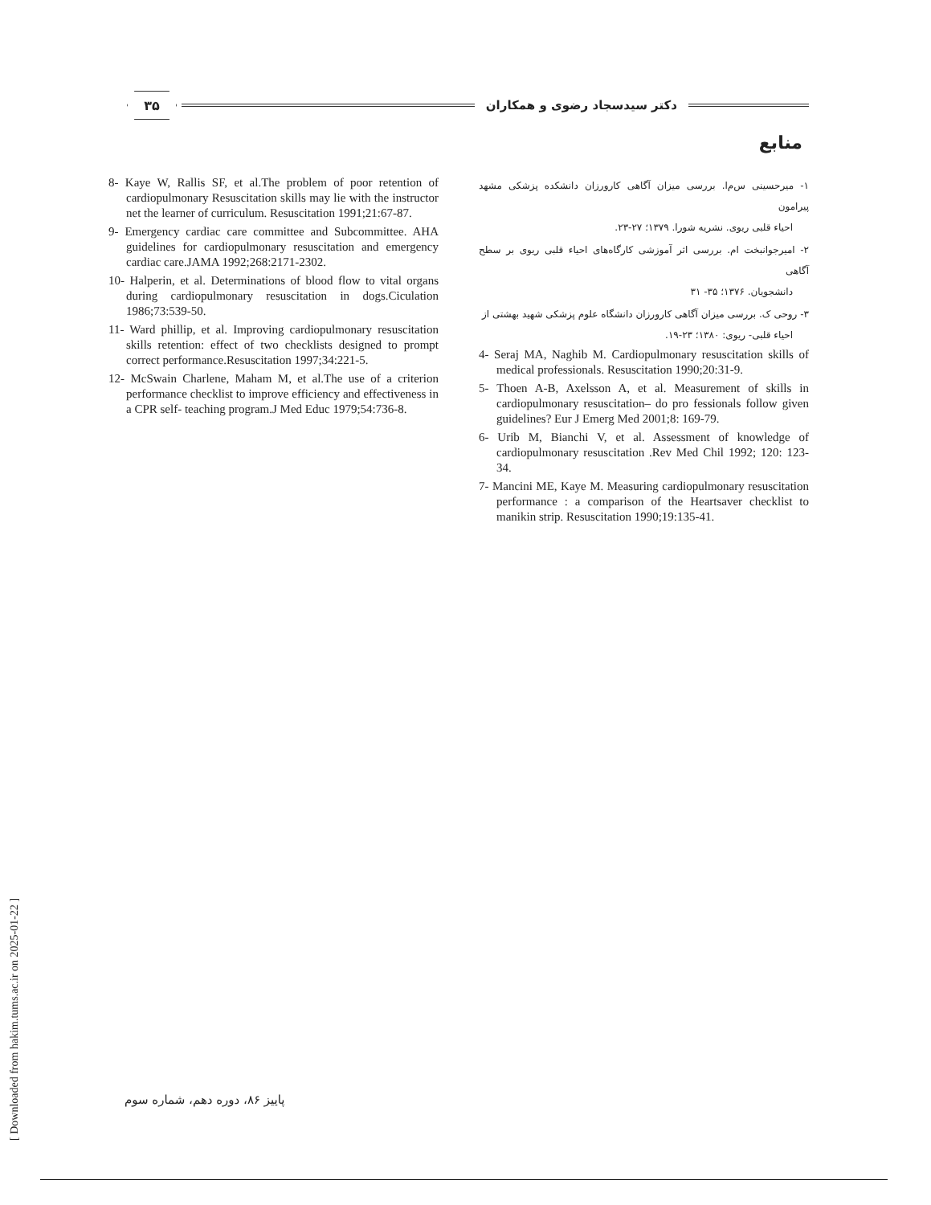۳۵
دکتر سیدسجاد رضوی و همکاران
منابع
8- Kaye W, Rallis SF, et al.The problem of poor retention of cardiopulmonary Resuscitation skills may lie with the instructor net the learner of curriculum. Resuscitation 1991;21:67-87.
9- Emergency cardiac care committee and Subcommittee. AHA guidelines for cardiopulmonary resuscitation and emergency cardiac care.JAMA 1992;268:2171-2302.
10- Halperin, et al. Determinations of blood flow to vital organs during cardiopulmonary resuscitation in dogs.Ciculation 1986;73:539-50.
11- Ward phillip, et al. Improving cardiopulmonary resuscitation skills retention: effect of two checklists designed to prompt correct performance.Resuscitation 1997;34:221-5.
12- McSwain Charlene, Maham M, et al.The use of a criterion performance checklist to improve efficiency and effectiveness in a CPR self- teaching program.J Med Educ 1979;54:736-8.
۱- میرحسینی س‌م‌ا. بررسی میزان آگاهی کارورزان دانشکده پزشکی مشهد پیرامون
احیاء قلبی ریوی. نشریه شورا. ۱۳۷۹؛ ۲۷-۲۳.
۲- امیرجوانبخت ام. بررسی اثر آموزشی کارگاه‌های احیاء قلبی ریوی بر سطح آگاهی
دانشجویان. ۱۳۷۶؛ ۳۵- ۳۱
۳- روحی ک. بررسی میزان آگاهی کارورزان دانشگاه علوم پزشکی شهید بهشتی از
احیاء قلبی- ریوی: ۱۳۸۰؛ ۲۳-۱۹.
4- Seraj MA, Naghib M. Cardiopulmonary resuscitation skills of medical professionals. Resuscitation 1990;20:31-9.
5- Thoen A-B, Axelsson A, et al. Measurement of skills in cardiopulmonary resuscitation– do pro fessionals follow given guidelines? Eur J Emerg Med 2001;8: 169-79.
6- Urib M, Bianchi V, et al. Assessment of knowledge of cardiopulmonary resuscitation .Rev Med Chil 1992; 120: 123-34.
7- Mancini ME, Kaye M. Measuring cardiopulmonary resuscitation performance : a comparison of the Heartsaver checklist to manikin strip. Resuscitation 1990;19:135-41.
[ Downloaded from hakim.tums.ac.ir on 2025-01-22 ]
پاییز ۸۶، دوره دهم، شماره سوم